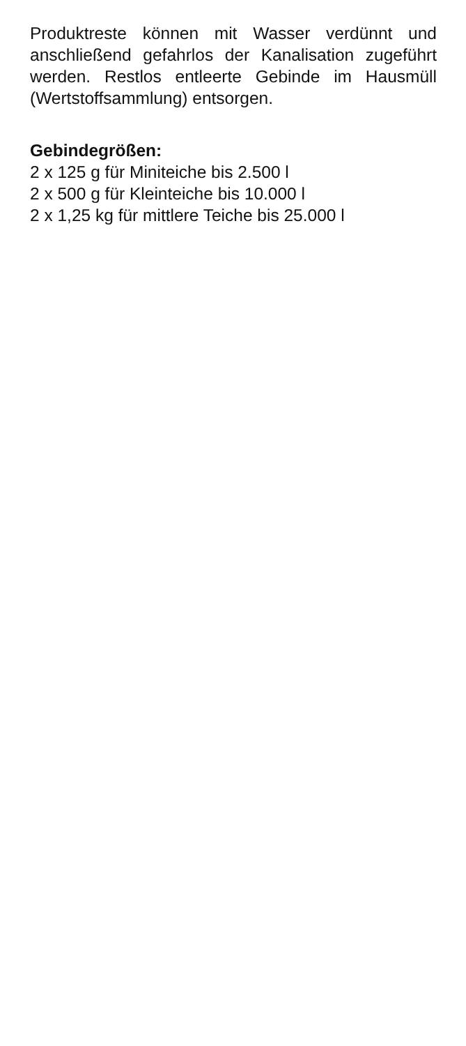Produktreste können mit Wasser verdünnt und anschließend gefahrlos der Kanalisation zugeführt werden. Restlos entleerte Gebinde im Hausmüll (Wertstoffsammlung) entsorgen.
Gebindegrößen:
2 x 125 g für Miniteiche bis 2.500 l
2 x 500 g für Kleinteiche bis 10.000 l
2 x 1,25 kg für mittlere Teiche bis 25.000 l